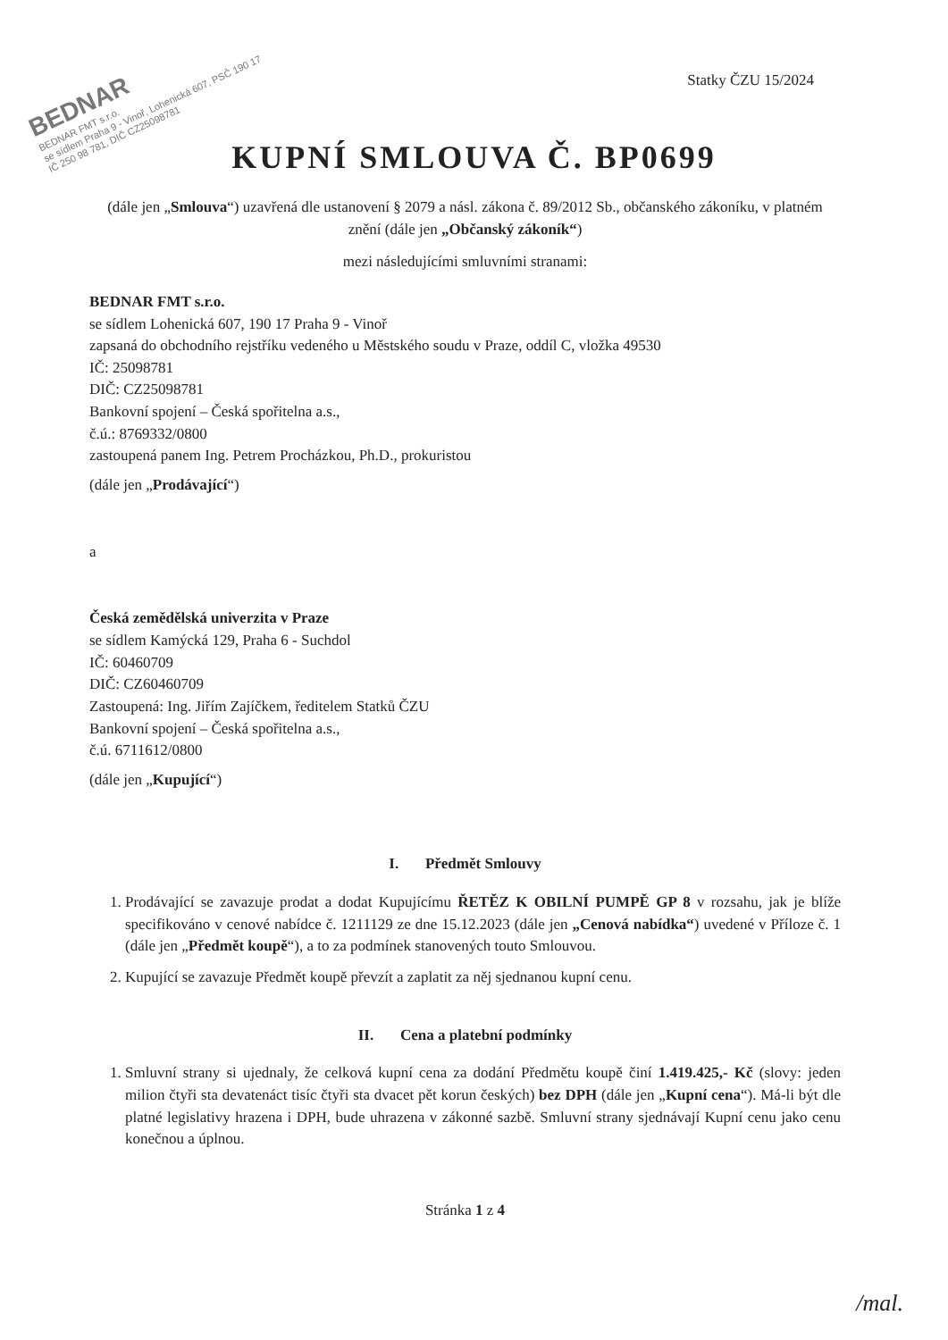BEDNAR
BEDNAR FMT s.r.o.
se sídlem Praha 9 - Vinoř, Lohenická 607, PSČ 190 17
IČ 250 98 781, DIČ CZ25098781
Statky ČZU 15/2024
KUPNÍ SMLOUVA Č. BP0699
(dále jen „Smlouva“) uzavřená dle ustanovení § 2079 a násl. zákona č. 89/2012 Sb., občanského zákoníku, v platném znění (dále jen „Občanský zákoník“)
mezi následujícími smluvními stranami:
BEDNAR FMT s.r.o.
se sídlem Lohenická 607, 190 17 Praha 9 - Vinoř
zapsaná do obchodního rejstříku vedeného u Městského soudu v Praze, oddíl C, vložka 49530
IČ: 25098781
DIČ: CZ25098781
Bankovní spojení – Česká spořitelna a.s.,
č.ú.: 8769332/0800
zastoupená panem Ing. Petrem Procházkou, Ph.D., prokuristou
(dále jen „Prodávající“)
a
Česká zemědělská univerzita v Praze
se sídlem Kamýcká 129, Praha 6 - Suchdol
IČ: 60460709
DIČ: CZ60460709
Zastoupená: Ing. Jiřím Zajíčkem, ředitelem Statků ČZU
Bankovní spojení – Česká spořitelna a.s.,
č.ú. 6711612/0800
(dále jen „Kupující“)
I. Předmět Smlouvy
1. Prodávající se zavazuje prodat a dodat Kupujícímu ŘETĚZ K OBILNÍ PUMPĚ GP 8 v rozsahu, jak je blíže specifikováno v cenové nabídce č. 1211129 ze dne 15.12.2023 (dále jen „Cenová nabídka“) uvedené v Příloze č. 1 (dále jen „Předmět koupě“), a to za podmínek stanovených touto Smlouvou.
2. Kupující se zavazuje Předmět koupě převzít a zaplatit za něj sjednanou kupní cenu.
II. Cena a platební podmínky
1. Smluvní strany si ujednaly, že celková kupní cena za dodání Předmětu koupě činí 1.419.425,- Kč (slovy: jeden milion čtyři sta devatenáct tisíc čtyři sta dvacet pět korun českých) bez DPH (dále jen „Kupní cena“). Má-li být dle platné legislativy hrazena i DPH, bude uhrazena v zákonné sazbě. Smluvní strany sjednávají Kupní cenu jako cenu konečnou a úplnou.
Stránka 1 z 4
/mal.